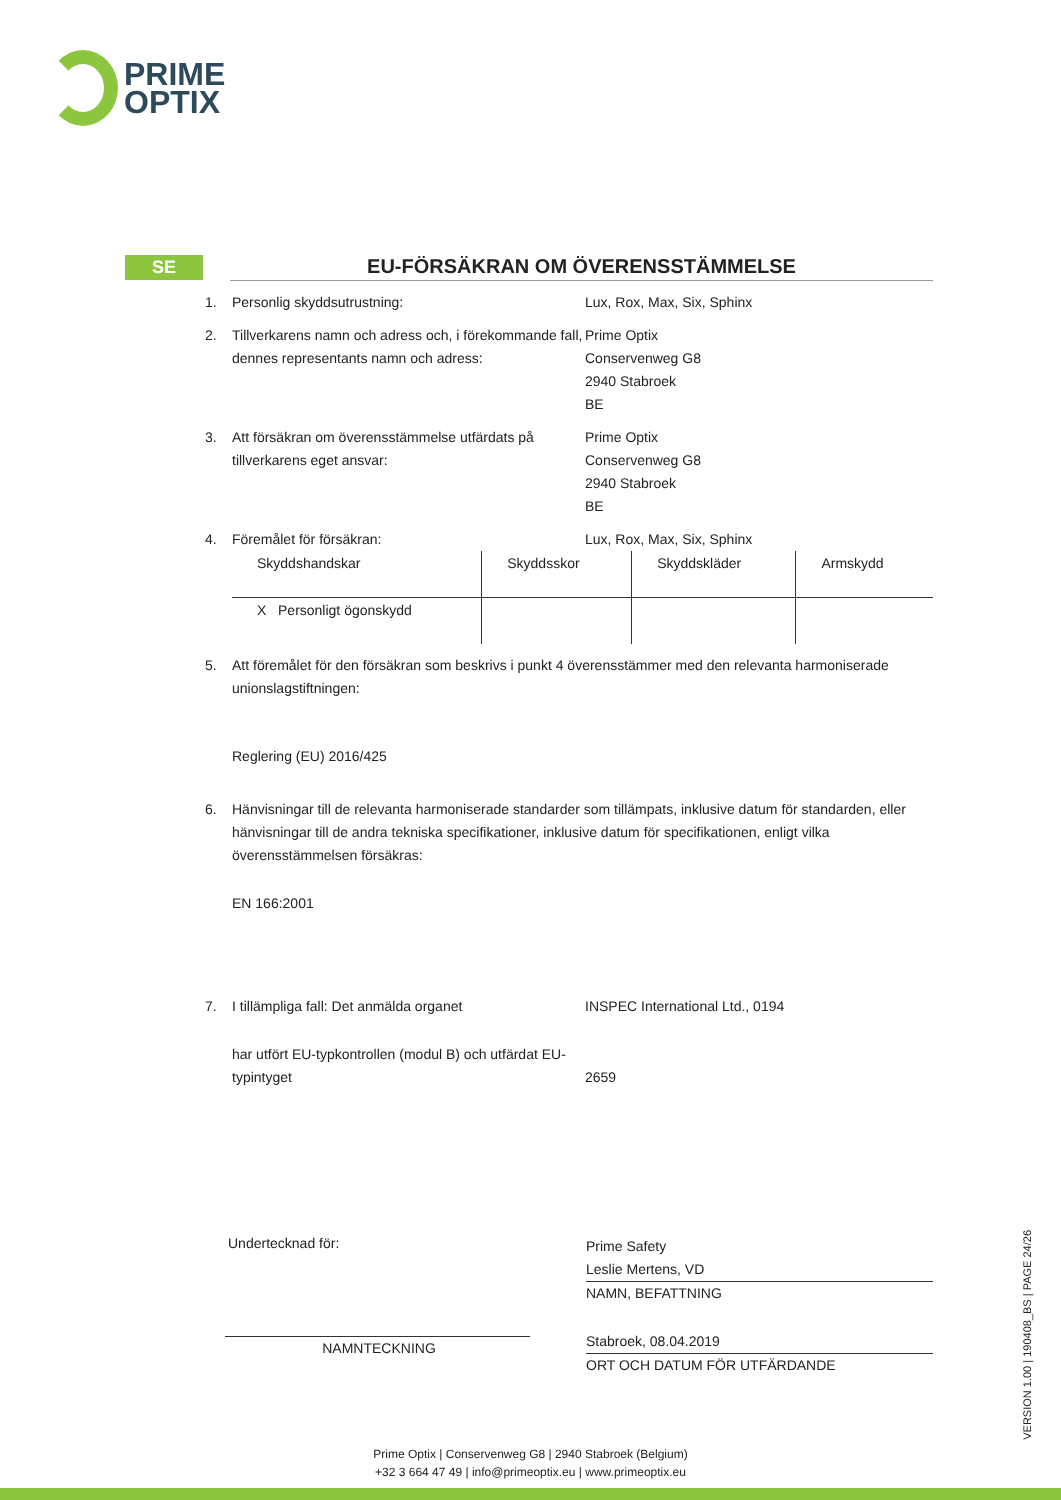PRIME
OPTIX
SE
EU-FÖRSÄKRAN OM ÖVERENSSTÄMMELSE
1. Personlig skyddsutrustning: Lux, Rox, Max, Six, Sphinx
2. Tillverkarens namn och adress och, i förekommande fall, dennes representants namn och adress:
Prime Optix
Conservenweg G8
2940 Stabroek
BE
3. Att försäkran om överensstämmelse utfärdats på tillverkarens eget ansvar:
Prime Optix
Conservenweg G8
2940 Stabroek
BE
4. Föremålet för försäkran: Lux, Rox, Max, Six, Sphinx
| Skyddshandskar | Skyddsskor | Skyddskläder | Armskydd |
| X Personligt ögonskydd | | | |
5. Att föremålet för den försäkran som beskrivs i punkt 4 överensstämmer med den relevanta harmoniserade unionslagstiftningen:
Reglering (EU) 2016/425
6. Hänvisningar till de relevanta harmoniserade standarder som tillämpats, inklusive datum för standarden, eller hänvisningar till de andra tekniska specifikationer, inklusive datum för specifikationen, enligt vilka överensstämmelsen försäkras:
EN 166:2001
7. I tillämpliga fall: Det anmälda organet INSPEC International Ltd., 0194
har utfört EU-typkontrollen (modul B) och utfärdat EU-typintyget
2659
Undertecknad för:
NAMNTECKNING
Prime Safety
Leslie Mertens, VD
NAMN, BEFATTNING
Stabroek, 08.04.2019
ORT OCH DATUM FÖR UTFÄRDANDE
VERSION 1.00 | 190408_BS | PAGE 24/26
Prime Optix | Conservenweg G8 | 2940 Stabroek (Belgium)
+32 3 664 47 49 | info@primeoptix.eu | www.primeoptix.eu